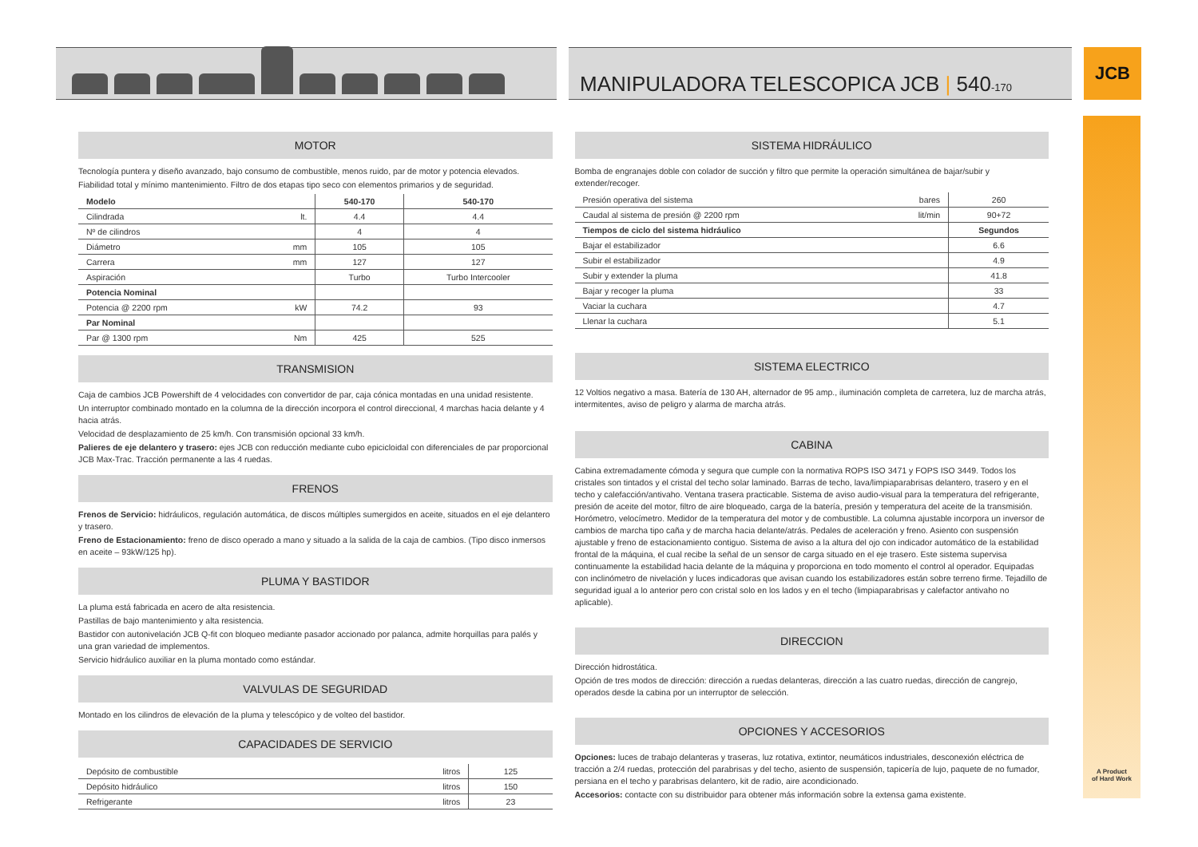MANIPULADORA TELESCOPICA JCB | 540-170
JCB
A Product
of Hard Work
MOTOR
Tecnología puntera y diseño avanzado, bajo consumo de combustible, menos ruido, par de motor y potencia elevados.
Fiabilidad total y mínimo mantenimiento. Filtro de dos etapas tipo seco con elementos primarios y de seguridad.
| Modelo | | 540-170 | 540-170 |
| --- | --- | --- | --- |
| Cilindrada | lt. | 4.4 | 4.4 |
| Nº de cilindros | | 4 | 4 |
| Diámetro | mm | 105 | 105 |
| Carrera | mm | 127 | 127 |
| Aspiración | | Turbo | Turbo Intercooler |
| Potencia Nominal | | | |
| Potencia @ 2200 rpm | kW | 74.2 | 93 |
| Par Nominal | | | |
| Par @ 1300 rpm | Nm | 425 | 525 |
TRANSMISION
Caja de cambios JCB Powershift de 4 velocidades con convertidor de par, caja cónica montadas en una unidad resistente.
Un interruptor combinado montado en la columna de la dirección incorpora el control direccional, 4 marchas hacia delante y 4 hacia atrás.
Velocidad de desplazamiento de 25 km/h. Con transmisión opcional 33 km/h.
Palieres de eje delantero y trasero: ejes JCB con reducción mediante cubo epicicloidal con diferenciales de par proporcional JCB Max-Trac. Tracción permanente a las 4 ruedas.
FRENOS
Frenos de Servicio: hidráulicos, regulación automática, de discos múltiples sumergidos en aceite, situados en el eje delantero y trasero.
Freno de Estacionamiento: freno de disco operado a mano y situado a la salida de la caja de cambios. (Tipo disco inmersos en aceite – 93kW/125 hp).
PLUMA Y BASTIDOR
La pluma está fabricada en acero de alta resistencia.
Pastillas de bajo mantenimiento y alta resistencia.
Bastidor con autonivelación JCB Q-fit con bloqueo mediante pasador accionado por palanca, admite horquillas para palés y una gran variedad de implementos.
Servicio hidráulico auxiliar en la pluma montado como estándar.
VALVULAS DE SEGURIDAD
Montado en los cilindros de elevación de la pluma y telescópico y de volteo del bastidor.
CAPACIDADES DE SERVICIO
| Depósito de combustible | litros | 125 |
| Depósito hidráulico | litros | 150 |
| Refrigerante | litros | 23 |
SISTEMA HIDRÁULICO
Bomba de engranajes doble con colador de succión y filtro que permite la operación simultánea de bajar/subir y extender/recoger.
| Presión operativa del sistema | bares | 260 |
| Caudal al sistema de presión @ 2200 rpm | lit/min | 90+72 |
| Tiempos de ciclo del sistema hidráulico | | Segundos |
| Bajar el estabilizador | | 6.6 |
| Subir el estabilizador | | 4.9 |
| Subir y extender la pluma | | 41.8 |
| Bajar y recoger la pluma | | 33 |
| Vaciar la cuchara | | 4.7 |
| Llenar la cuchara | | 5.1 |
SISTEMA ELECTRICO
12 Voltios negativo a masa. Batería de 130 AH, alternador de 95 amp., iluminación completa de carretera, luz de marcha atrás, intermitentes, aviso de peligro y alarma de marcha atrás.
CABINA
Cabina extremadamente cómoda y segura que cumple con la normativa ROPS ISO 3471 y FOPS ISO 3449. Todos los cristales son tintados y el cristal del techo solar laminado. Barras de techo, lava/limpiaparabrisas delantero, trasero y en el techo y calefacción/antivaho. Ventana trasera practicable. Sistema de aviso audio-visual para la temperatura del refrigerante, presión de aceite del motor, filtro de aire bloqueado, carga de la batería, presión y temperatura del aceite de la transmisión. Horómetro, velocímetro. Medidor de la temperatura del motor y de combustible. La columna ajustable incorpora un inversor de cambios de marcha tipo caña y de marcha hacia delante/atrás. Pedales de aceleración y freno. Asiento con suspensión ajustable y freno de estacionamiento contiguo. Sistema de aviso a la altura del ojo con indicador automático de la estabilidad frontal de la máquina, el cual recibe la señal de un sensor de carga situado en el eje trasero. Este sistema supervisa continuamente la estabilidad hacia delante de la máquina y proporciona en todo momento el control al operador. Equipadas con inclinómetro de nivelación y luces indicadoras que avisan cuando los estabilizadores están sobre terreno firme. Tejadillo de seguridad igual a lo anterior pero con cristal solo en los lados y en el techo (limpiaparabrisas y calefactor antivaho no aplicable).
DIRECCION
Dirección hidrostática.
Opción de tres modos de dirección: dirección a ruedas delanteras, dirección a las cuatro ruedas, dirección de cangrejo, operados desde la cabina por un interruptor de selección.
OPCIONES Y ACCESORIOS
Opciones: luces de trabajo delanteras y traseras, luz rotativa, extintor, neumáticos industriales, desconexión eléctrica de tracción a 2/4 ruedas, protección del parabrisas y del techo, asiento de suspensión, tapicería de lujo, paquete de no fumador, persiana en el techo y parabrisas delantero, kit de radio, aire acondicionado.
Accesorios: contacte con su distribuidor para obtener más información sobre la extensa gama existente.